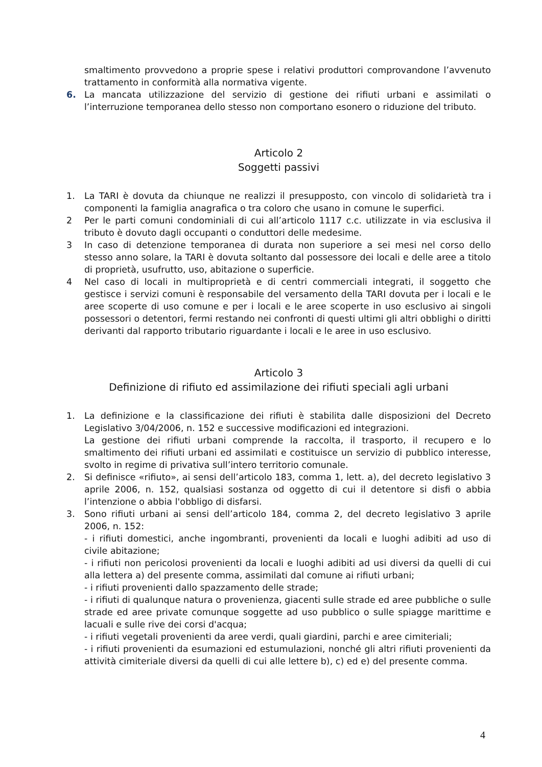smaltimento provvedono a proprie spese i relativi produttori comprovandone l’avvenuto trattamento in conformità alla normativa vigente.
6. La mancata utilizzazione del servizio di gestione dei rifiuti urbani e assimilati o l’interruzione temporanea dello stesso non comportano esonero o riduzione del tributo.
Articolo 2
Soggetti passivi
1. La TARI è dovuta da chiunque ne realizzi il presupposto, con vincolo di solidarietà tra i componenti la famiglia anagrafica o tra coloro che usano in comune le superfici.
2 Per le parti comuni condominiali di cui all’articolo 1117 c.c. utilizzate in via esclusiva il tributo è dovuto dagli occupanti o conduttori delle medesime.
3 In caso di detenzione temporanea di durata non superiore a sei mesi nel corso dello stesso anno solare, la TARI è dovuta soltanto dal possessore dei locali e delle aree a titolo di proprietà, usufrutto, uso, abitazione o superficie.
4 Nel caso di locali in multiproprietà e di centri commerciali integrati, il soggetto che gestisce i servizi comuni è responsabile del versamento della TARI dovuta per i locali e le aree scoperte di uso comune e per i locali e le aree scoperte in uso esclusivo ai singoli possessori o detentori, fermi restando nei confronti di questi ultimi gli altri obblighi o diritti derivanti dal rapporto tributario riguardante i locali e le aree in uso esclusivo.
Articolo 3
Definizione di rifiuto ed assimilazione dei rifiuti speciali agli urbani
1. La definizione e la classificazione dei rifiuti è stabilita dalle disposizioni del Decreto Legislativo 3/04/2006, n. 152 e successive modificazioni ed integrazioni.
La gestione dei rifiuti urbani comprende la raccolta, il trasporto, il recupero e lo smaltimento dei rifiuti urbani ed assimilati e costituisce un servizio di pubblico interesse, svolto in regime di privativa sull’intero territorio comunale.
2. Si definisce «rifiuto», ai sensi dell’articolo 183, comma 1, lett. a), del decreto legislativo 3 aprile 2006, n. 152, qualsiasi sostanza od oggetto di cui il detentore si disfi o abbia l’intenzione o abbia l'obbligo di disfarsi.
3. Sono rifiuti urbani ai sensi dell’articolo 184, comma 2, del decreto legislativo 3 aprile 2006, n. 152:
- i rifiuti domestici, anche ingombranti, provenienti da locali e luoghi adibiti ad uso di civile abitazione;
- i rifiuti non pericolosi provenienti da locali e luoghi adibiti ad usi diversi da quelli di cui alla lettera a) del presente comma, assimilati dal comune ai rifiuti urbani;
- i rifiuti provenienti dallo spazzamento delle strade;
- i rifiuti di qualunque natura o provenienza, giacenti sulle strade ed aree pubbliche o sulle strade ed aree private comunque soggette ad uso pubblico o sulle spiagge marittime e lacuali e sulle rive dei corsi d'acqua;
- i rifiuti vegetali provenienti da aree verdi, quali giardini, parchi e aree cimiteriali;
- i rifiuti provenienti da esumazioni ed estumulazioni, nonché gli altri rifiuti provenienti da attività cimiteriale diversi da quelli di cui alle lettere b), c) ed e) del presente comma.
4